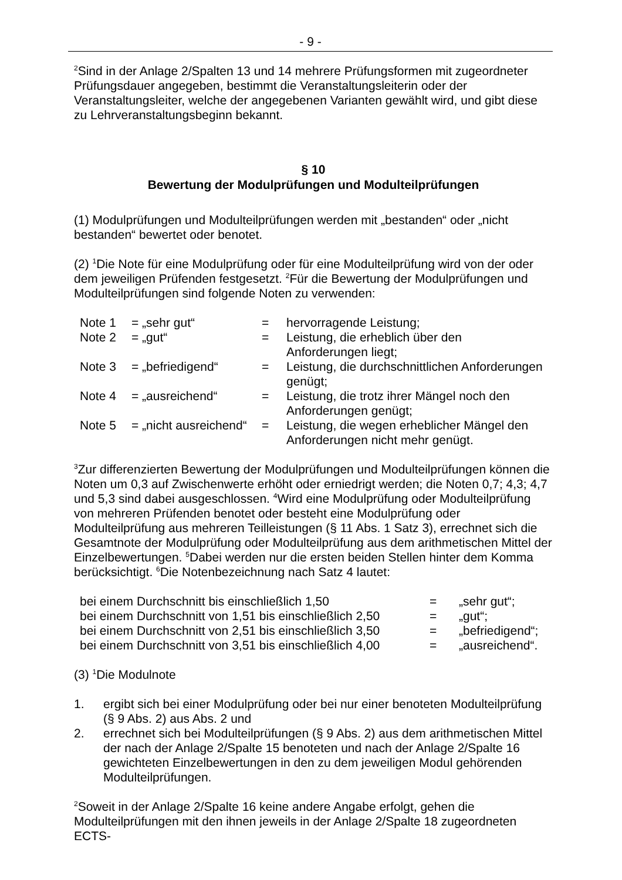- 9 -
<sup>2</sup> Sind in der Anlage 2/Spalten 13 und 14 mehrere Prüfungsformen mit zugeordneter Prüfungsdauer angegeben, bestimmt die Veranstaltungsleiterin oder der Veranstaltungsleiter, welche der angegebenen Varianten gewählt wird, und gibt diese zu Lehrveranstaltungsbeginn bekannt.
§ 10
Bewertung der Modulprüfungen und Modulteilprüfungen
(1) Modulprüfungen und Modulteilprüfungen werden mit „bestanden“ oder „nicht bestanden“ bewertet oder benotet.
(2) <sup>1</sup>Die Note für eine Modulprüfung oder für eine Modulteilprüfung wird von der oder dem jeweiligen Prüfenden festgesetzt. <sup>2</sup>Für die Bewertung der Modulprüfungen und Modulteilprüfungen sind folgende Noten zu verwenden:
| Note 1 | = „sehr gut“ | = | hervorragende Leistung; |
| Note 2 | = „gut“ | = | Leistung, die erheblich über den Anforderungen liegt; |
| Note 3 | = „befriedigend“ | = | Leistung, die durchschnittlichen Anforderungen genügt; |
| Note 4 | = „ausreichend“ | = | Leistung, die trotz ihrer Mängel noch den Anforderungen genügt; |
| Note 5 | = „nicht ausreichend“ | = | Leistung, die wegen erheblicher Mängel den Anforderungen nicht mehr genügt. |
<sup>3</sup> Zur differenzierten Bewertung der Modulprüfungen und Modulteilprüfungen können die Noten um 0,3 auf Zwischenwerte erhöht oder erniedrigt werden; die Noten 0,7; 4,3; 4,7 und 5,3 sind dabei ausgeschlossen. <sup>4</sup>Wird eine Modulprüfung oder Modulteilprüfung von mehreren Prüfenden benotet oder besteht eine Modulprüfung oder Modulteilprüfung aus mehreren Teilleistungen (§ 11 Abs. 1 Satz 3), errechnet sich die Gesamtnote der Modulprüfung oder Modulteilprüfung aus dem arithmetischen Mittel der Einzelbewertungen. <sup>5</sup>Dabei werden nur die ersten beiden Stellen hinter dem Komma berücksichtigt. <sup>6</sup>Die Notenbezeichnung nach Satz 4 lautet:
| bei einem Durchschnitt bis einschließlich 1,50 | = | „sehr gut“; |
| bei einem Durchschnitt von 1,51 bis einschließlich 2,50 | = | „gut“; |
| bei einem Durchschnitt von 2,51 bis einschließlich 3,50 | = | „befriedigend“; |
| bei einem Durchschnitt von 3,51 bis einschließlich 4,00 | = | „ausreichend“. |
(3) <sup>1</sup>Die Modulnote
1. ergibt sich bei einer Modulprüfung oder bei nur einer benoteten Modulteilprüfung (§ 9 Abs. 2) aus Abs. 2 und
2. errechnet sich bei Modulteilprüfungen (§ 9 Abs. 2) aus dem arithmetischen Mittel der nach der Anlage 2/Spalte 15 benoteten und nach der Anlage 2/Spalte 16 gewichteten Einzelbewertungen in den zu dem jeweiligen Modul gehörenden Modulteilprüfungen.
<sup>2</sup> Soweit in der Anlage 2/Spalte 16 keine andere Angabe erfolgt, gehen die Modulteilprüfungen mit den ihnen jeweils in der Anlage 2/Spalte 18 zugeordneten ECTS-